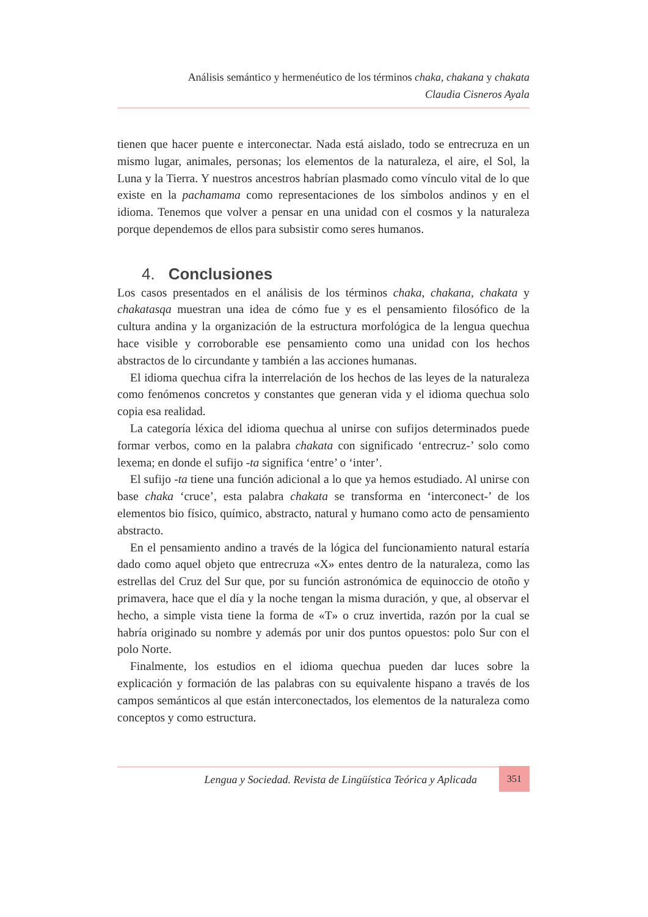Análisis semántico y hermenéutico de los términos chaka, chakana y chakata
Claudia Cisneros Ayala
tienen que hacer puente e interconectar. Nada está aislado, todo se entrecruza en un mismo lugar, animales, personas; los elementos de la naturaleza, el aire, el Sol, la Luna y la Tierra. Y nuestros ancestros habrían plasmado como vínculo vital de lo que existe en la pachamama como representaciones de los símbolos andinos y en el idioma. Tenemos que volver a pensar en una unidad con el cosmos y la naturaleza porque dependemos de ellos para subsistir como seres humanos.
4. Conclusiones
Los casos presentados en el análisis de los términos chaka, chakana, chakata y chakatasqa muestran una idea de cómo fue y es el pensamiento filosófico de la cultura andina y la organización de la estructura morfológica de la lengua quechua hace visible y corroborable ese pensamiento como una unidad con los hechos abstractos de lo circundante y también a las acciones humanas.
El idioma quechua cifra la interrelación de los hechos de las leyes de la naturaleza como fenómenos concretos y constantes que generan vida y el idioma quechua solo copia esa realidad.
La categoría léxica del idioma quechua al unirse con sufijos determinados puede formar verbos, como en la palabra chakata con significado ‘entrecruz-’ solo como lexema; en donde el sufijo -ta significa ‘entre’ o ‘inter’.
El sufijo -ta tiene una función adicional a lo que ya hemos estudiado. Al unirse con base chaka ‘cruce’, esta palabra chakata se transforma en ‘interconect-’ de los elementos bio físico, químico, abstracto, natural y humano como acto de pensamiento abstracto.
En el pensamiento andino a través de la lógica del funcionamiento natural estaría dado como aquel objeto que entrecruza «X» entes dentro de la naturaleza, como las estrellas del Cruz del Sur que, por su función astronómica de equinoccio de otoño y primavera, hace que el día y la noche tengan la misma duración, y que, al observar el hecho, a simple vista tiene la forma de «T» o cruz invertida, razón por la cual se habría originado su nombre y además por unir dos puntos opuestos: polo Sur con el polo Norte.
Finalmente, los estudios en el idioma quechua pueden dar luces sobre la explicación y formación de las palabras con su equivalente hispano a través de los campos semánticos al que están interconectados, los elementos de la naturaleza como conceptos y como estructura.
Lengua y Sociedad. Revista de Lingüística Teórica y Aplicada
351